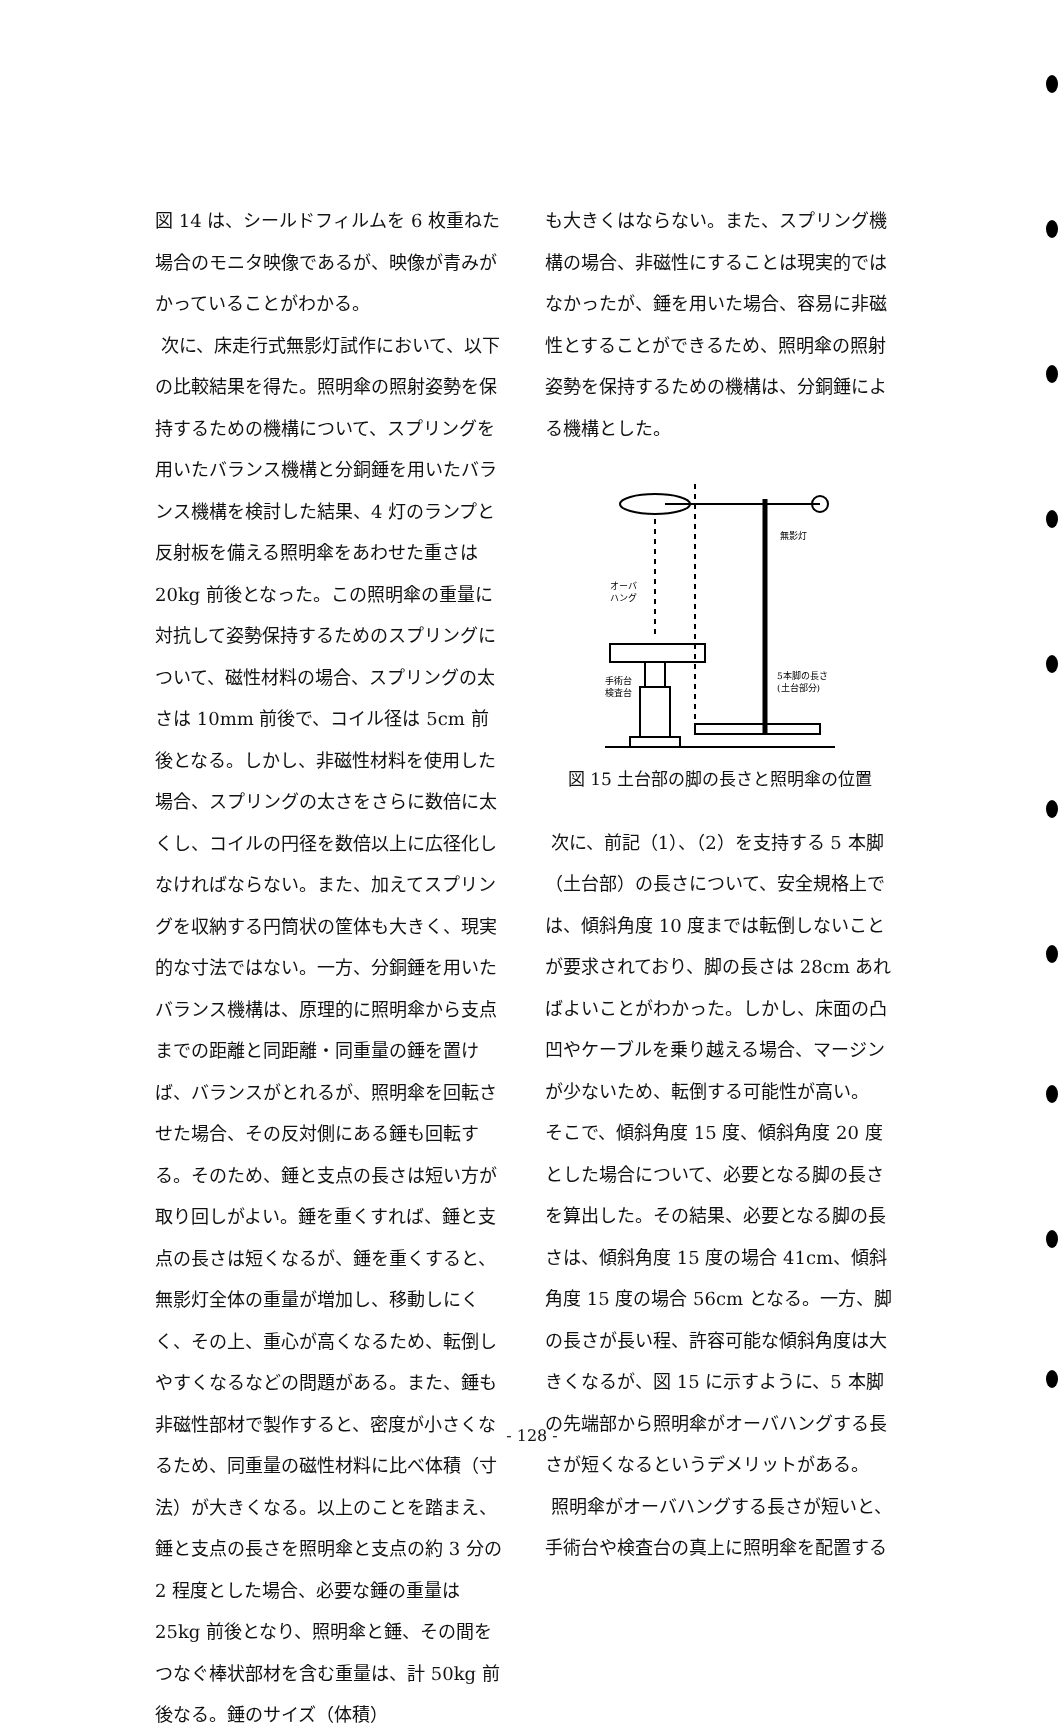図 14 は、シールドフィルムを 6 枚重ねた場合のモニタ映像であるが、映像が青みがかっていることがわかる。
次に、床走行式無影灯試作において、以下の比較結果を得た。照明傘の照射姿勢を保持するための機構について、スプリングを用いたバランス機構と分銅錘を用いたバランス機構を検討した結果、4 灯のランプと反射板を備える照明傘をあわせた重さは 20kg 前後となった。この照明傘の重量に対抗して姿勢保持するためのスプリングについて、磁性材料の場合、スプリングの太さは 10mm 前後で、コイル径は 5cm 前後となる。しかし、非磁性材料を使用した場合、スプリングの太さをさらに数倍に太くし、コイルの円径を数倍以上に広径化しなければならない。また、加えてスプリングを収納する円筒状の筐体も大きく、現実的な寸法ではない。一方、分銅錘を用いたバランス機構は、原理的に照明傘から支点までの距離と同距離・同重量の錘を置けば、バランスがとれるが、照明傘を回転させた場合、その反対側にある錘も回転する。そのため、錘と支点の長さは短い方が取り回しがよい。錘を重くすれば、錘と支点の長さは短くなるが、錘を重くすると、無影灯全体の重量が増加し、移動しにくく、その上、重心が高くなるため、転倒しやすくなるなどの問題がある。また、錘も非磁性部材で製作すると、密度が小さくなるため、同重量の磁性材料に比べ体積（寸法）が大きくなる。以上のことを踏まえ、錘と支点の長さを照明傘と支点の約 3 分の 2 程度とした場合、必要な錘の重量は 25kg 前後となり、照明傘と錘、その間をつなぐ棒状部材を含む重量は、計 50kg 前後なる。錘のサイズ（体積）
も大きくはならない。また、スプリング機構の場合、非磁性にすることは現実的ではなかったが、錘を用いた場合、容易に非磁性とすることができるため、照明傘の照射姿勢を保持するための機構は、分銅錘による機構とした。
無影灯
オーバ
ハング
5本脚の長さ
(土台部分)
手術台
検査台
図 15 土台部の脚の長さと照明傘の位置
次に、前記（1）、（2）を支持する 5 本脚（土台部）の長さについて、安全規格上では、傾斜角度 10 度までは転倒しないことが要求されており、脚の長さは 28cm あればよいことがわかった。しかし、床面の凸凹やケーブルを乗り越える場合、マージンが少ないため、転倒する可能性が高い。
そこで、傾斜角度 15 度、傾斜角度 20 度とした場合について、必要となる脚の長さを算出した。その結果、必要となる脚の長さは、傾斜角度 15 度の場合 41cm、傾斜角度 15 度の場合 56cm となる。一方、脚の長さが長い程、許容可能な傾斜角度は大きくなるが、図 15 に示すように、5 本脚の先端部から照明傘がオーバハングする長さが短くなるというデメリットがある。
照明傘がオーバハングする長さが短いと、手術台や検査台の真上に照明傘を配置する
- 128 -